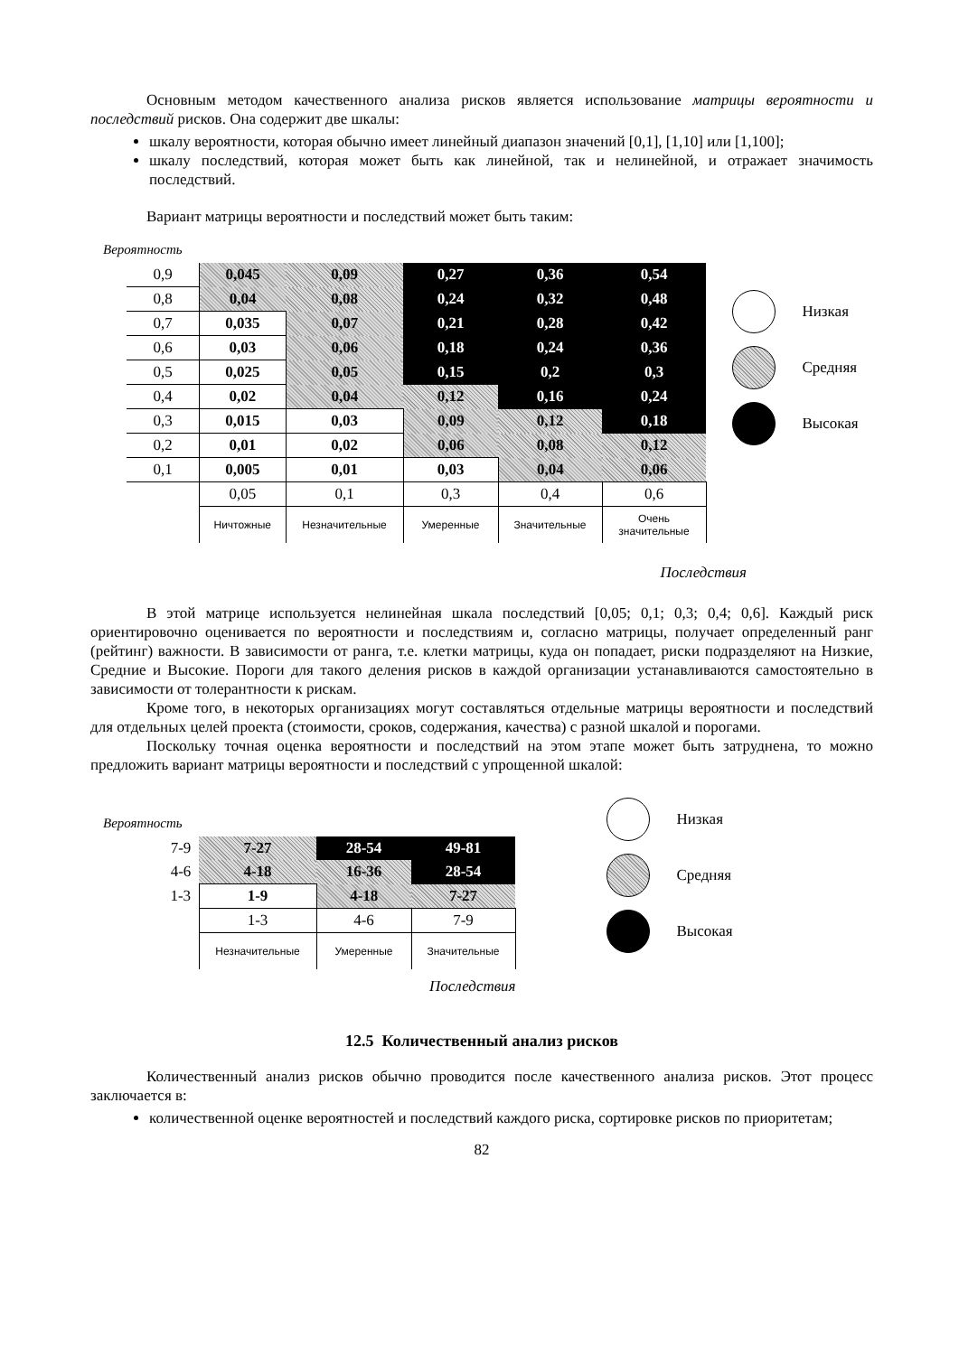Основным методом качественного анализа рисков является использование матрицы вероятности и последствий рисков. Она содержит две шкалы:
шкалу вероятности, которая обычно имеет линейный диапазон значений [0,1], [1,10] или [1,100];
шкалу последствий, которая может быть как линейной, так и нелинейной, и отражает значимость последствий.
Вариант матрицы вероятности и последствий может быть таким:
Вероятность
| 0,9 | 0,045 | 0,09 | 0,27 | 0,36 | 0,54 |
| 0,8 | 0,04 | 0,08 | 0,24 | 0,32 | 0,48 |
| 0,7 | 0,035 | 0,07 | 0,21 | 0,28 | 0,42 |
| 0,6 | 0,03 | 0,06 | 0,18 | 0,24 | 0,36 |
| 0,5 | 0,025 | 0,05 | 0,15 | 0,2 | 0,3 |
| 0,4 | 0,02 | 0,04 | 0,12 | 0,16 | 0,24 |
| 0,3 | 0,015 | 0,03 | 0,09 | 0,12 | 0,18 |
| 0,2 | 0,01 | 0,02 | 0,06 | 0,08 | 0,12 |
| 0,1 | 0,005 | 0,01 | 0,03 | 0,04 | 0,06 |
| | 0,05 | 0,1 | 0,3 | 0,4 | 0,6 |
| | Ничтожные | Незначительные | Умеренные | Значительные | Очень значительные |
Низкая
Средняя
Высокая
Последствия
В этой матрице используется нелинейная шкала последствий [0,05; 0,1; 0,3; 0,4; 0,6]. Каждый риск ориентировочно оценивается по вероятности и последствиям и, согласно матрицы, получает определенный ранг (рейтинг) важности. В зависимости от ранга, т.е. клетки матрицы, куда он попадает, риски подразделяют на Низкие, Средние и Высокие. Пороги для такого деления рисков в каждой организации устанавливаются самостоятельно в зависимости от толерантности к рискам.
Кроме того, в некоторых организациях могут составляться отдельные матрицы вероятности и последствий для отдельных целей проекта (стоимости, сроков, содержания, качества) с разной шкалой и порогами.
Поскольку точная оценка вероятности и последствий на этом этапе может быть затруднена, то можно предложить вариант матрицы вероятности и последствий с упрощенной шкалой:
Вероятность
| 7-9 | 7-27 | 28-54 | 49-81 |
| 4-6 | 4-18 | 16-36 | 28-54 |
| 1-3 | 1-9 | 4-18 | 7-27 |
| | 1-3 | 4-6 | 7-9 |
| | Незначительные | Умеренные | Значительные |
Последствия
Низкая
Средняя
Высокая
12.5 Количественный анализ рисков
Количественный анализ рисков обычно проводится после качественного анализа рисков. Этот процесс заключается в:
количественной оценке вероятностей и последствий каждого риска, сортировке рисков по приоритетам;
82